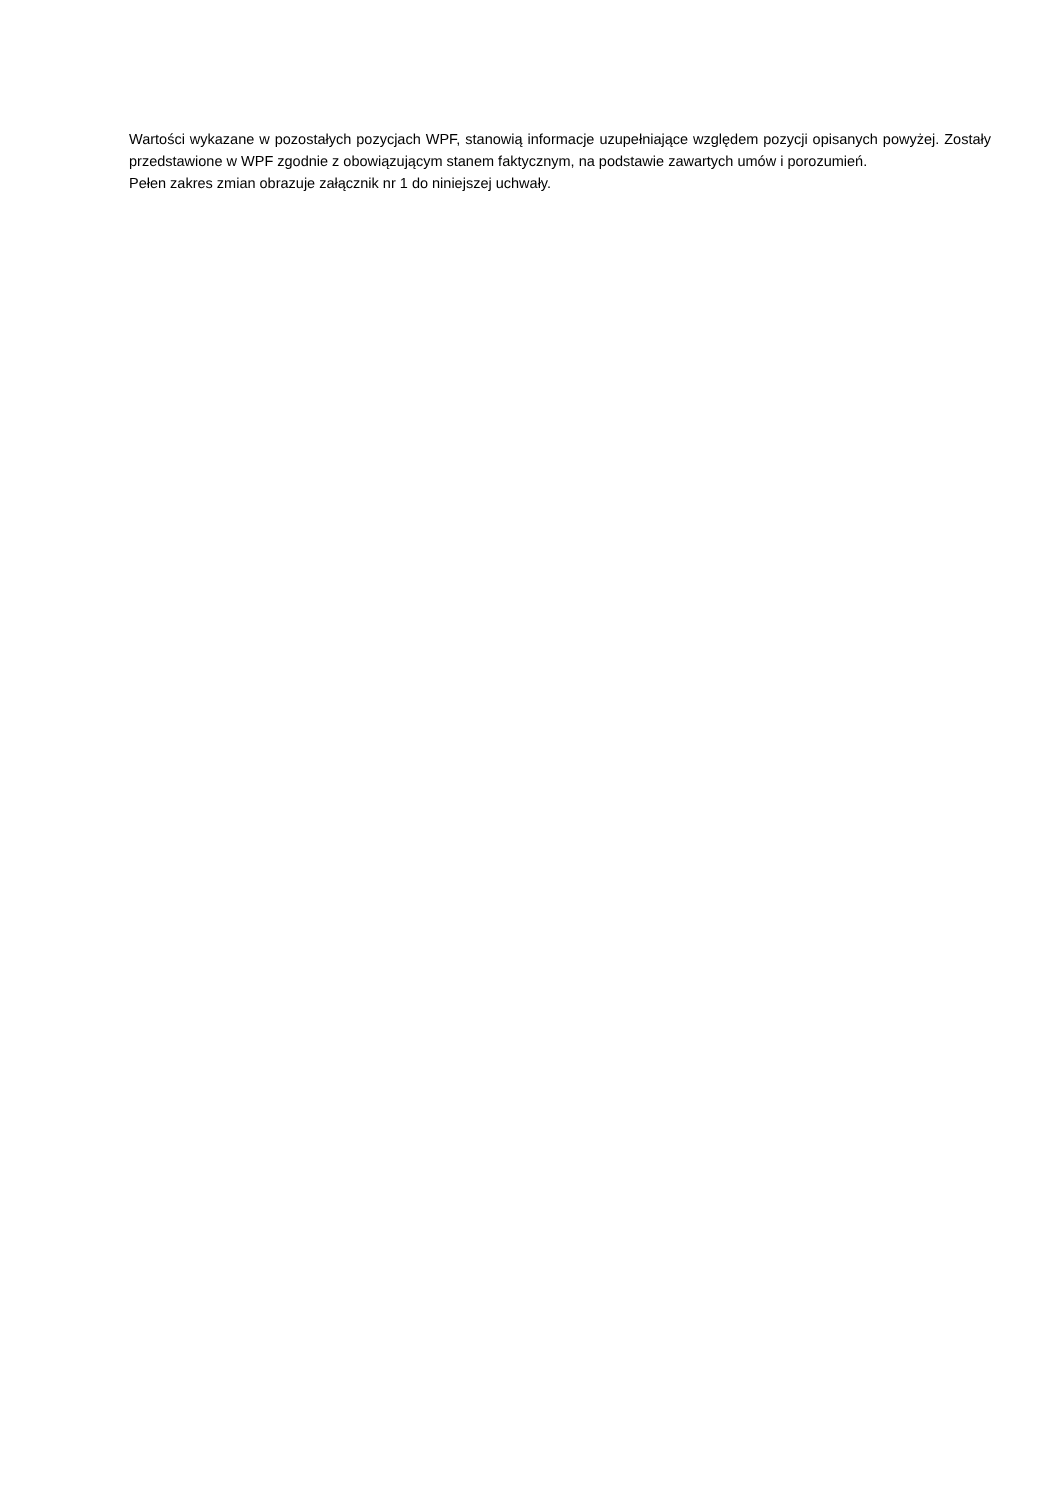Wartości wykazane w pozostałych pozycjach WPF, stanowią informacje uzupełniające względem pozycji opisanych powyżej. Zostały przedstawione w WPF zgodnie z obowiązującym stanem faktycznym, na podstawie zawartych umów i porozumień.
Pełen zakres zmian obrazuje załącznik nr 1 do niniejszej uchwały.